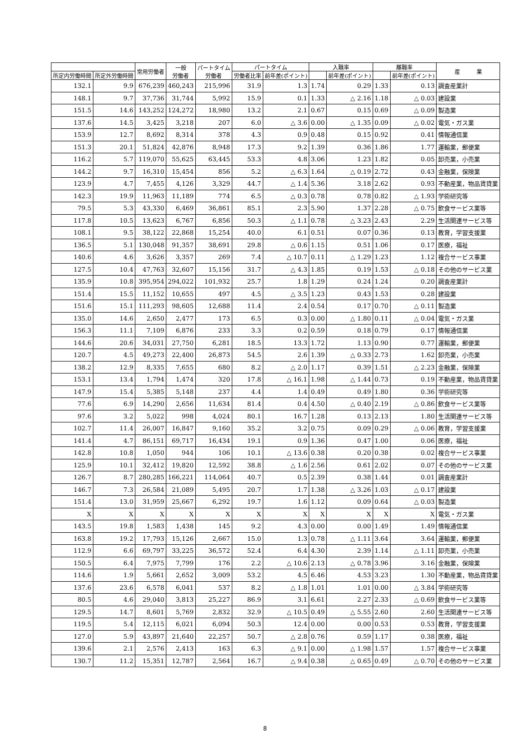| | | 常用労働者 | 一般 労働者 | パートタイム 労働者 | パートタイム | | 入職率 | | 離職率 | | 産 業 |
| --- | --- | --- | --- | --- | --- | --- | --- | --- | --- | --- | --- |
| 所定内労働時間 | 所定外労働時間 | | | | 労働者比率 | 前年差(ポイント) | | 前年差(ポイント) | | 前年差(ポイント) | |
| 132.1 | 9.9 | 676,239 | 460,243 | 215,996 | 31.9 | 1.3 | 1.74 | 0.29 | 1.33 | 0.13 | 調査産業計 |
| 148.1 | 9.7 | 37,736 | 31,744 | 5,992 | 15.9 | 0.1 | 1.33 | △ 2.16 | 1.18 | △ 0.03 | 建設業 |
| 151.5 | 14.6 | 143,252 | 124,272 | 18,980 | 13.2 | 2.1 | 0.67 | 0.15 | 0.69 | △ 0.09 | 製造業 |
| 137.6 | 14.5 | 3,425 | 3,218 | 207 | 6.0 | △ 3.6 | 0.00 | △ 1.35 | 0.09 | △ 0.02 | 電気・ガス業 |
| 153.9 | 12.7 | 8,692 | 8,314 | 378 | 4.3 | 0.9 | 0.48 | 0.15 | 0.92 | 0.41 | 情報通信業 |
| 151.3 | 20.1 | 51,824 | 42,876 | 8,948 | 17.3 | 9.2 | 1.39 | 0.36 | 1.86 | 1.77 | 運輸業，郵便業 |
| 116.2 | 5.7 | 119,070 | 55,625 | 63,445 | 53.3 | 4.8 | 3.06 | 1.23 | 1.82 | 0.05 | 卸売業，小売業 |
| 144.2 | 9.7 | 16,310 | 15,454 | 856 | 5.2 | △ 6.3 | 1.64 | △ 0.19 | 2.72 | 0.43 | 金融業，保険業 |
| 123.9 | 4.7 | 7,455 | 4,126 | 3,329 | 44.7 | △ 1.4 | 5.36 | 3.18 | 2.62 | 0.93 | 不動産業，物品賃貸業 |
| 142.3 | 19.9 | 11,963 | 11,189 | 774 | 6.5 | △ 0.3 | 0.78 | 0.78 | 0.82 | △ 1.93 | 学術研究等 |
| 79.5 | 5.3 | 43,330 | 6,469 | 36,861 | 85.1 | 2.3 | 5.90 | 1.37 | 2.28 | △ 0.75 | 飲食サービス業等 |
| 117.8 | 10.5 | 13,623 | 6,767 | 6,856 | 50.3 | △ 1.1 | 0.78 | △ 3.23 | 2.43 | 2.29 | 生活関連サービス等 |
| 108.1 | 9.5 | 38,122 | 22,868 | 15,254 | 40.0 | 6.1 | 0.51 | 0.07 | 0.36 | 0.13 | 教育，学習支援業 |
| 136.5 | 5.1 | 130,048 | 91,357 | 38,691 | 29.8 | △ 0.6 | 1.15 | 0.51 | 1.06 | 0.17 | 医療，福祉 |
| 140.6 | 4.6 | 3,626 | 3,357 | 269 | 7.4 | △ 10.7 | 0.11 | △ 1.29 | 1.23 | 1.12 | 複合サービス事業 |
| 127.5 | 10.4 | 47,763 | 32,607 | 15,156 | 31.7 | △ 4.3 | 1.85 | 0.19 | 1.53 | △ 0.18 | その他のサービス業 |
| 135.9 | 10.8 | 395,954 | 294,022 | 101,932 | 25.7 | 1.8 | 1.29 | 0.24 | 1.24 | 0.20 | 調査産業計 |
| 151.4 | 15.5 | 11,152 | 10,655 | 497 | 4.5 | △ 3.5 | 1.23 | 0.43 | 1.53 | 0.28 | 建設業 |
| 151.6 | 15.1 | 111,293 | 98,605 | 12,688 | 11.4 | 2.4 | 0.54 | 0.17 | 0.70 | △ 0.11 | 製造業 |
| 135.0 | 14.6 | 2,650 | 2,477 | 173 | 6.5 | 0.3 | 0.00 | △ 1.80 | 0.11 | △ 0.04 | 電気・ガス業 |
| 156.3 | 11.1 | 7,109 | 6,876 | 233 | 3.3 | 0.2 | 0.59 | 0.18 | 0.79 | 0.17 | 情報通信業 |
| 144.6 | 20.6 | 34,031 | 27,750 | 6,281 | 18.5 | 13.3 | 1.72 | 1.13 | 0.90 | 0.77 | 運輸業，郵便業 |
| 120.7 | 4.5 | 49,273 | 22,400 | 26,873 | 54.5 | 2.6 | 1.39 | △ 0.33 | 2.73 | 1.62 | 卸売業，小売業 |
| 138.2 | 12.9 | 8,335 | 7,655 | 680 | 8.2 | △ 2.0 | 1.17 | 0.39 | 1.51 | △ 2.23 | 金融業，保険業 |
| 153.1 | 13.4 | 1,794 | 1,474 | 320 | 17.8 | △ 16.1 | 1.98 | △ 1.44 | 0.73 | 0.19 | 不動産業，物品賃貸業 |
| 147.9 | 15.4 | 5,385 | 5,148 | 237 | 4.4 | 1.4 | 0.49 | 0.49 | 1.80 | 0.36 | 学術研究等 |
| 77.6 | 6.9 | 14,290 | 2,656 | 11,634 | 81.4 | 0.4 | 4.50 | △ 0.40 | 2.19 | △ 0.86 | 飲食サービス業等 |
| 97.6 | 3.2 | 5,022 | 998 | 4,024 | 80.1 | 16.7 | 1.28 | 0.13 | 2.13 | 1.80 | 生活関連サービス等 |
| 102.7 | 11.4 | 26,007 | 16,847 | 9,160 | 35.2 | 3.2 | 0.75 | 0.09 | 0.29 | △ 0.06 | 教育，学習支援業 |
| 141.4 | 4.7 | 86,151 | 69,717 | 16,434 | 19.1 | 0.9 | 1.36 | 0.47 | 1.00 | 0.06 | 医療，福祉 |
| 142.8 | 10.8 | 1,050 | 944 | 106 | 10.1 | △ 13.6 | 0.38 | 0.20 | 0.38 | 0.02 | 複合サービス事業 |
| 125.9 | 10.1 | 32,412 | 19,820 | 12,592 | 38.8 | △ 1.6 | 2.56 | 0.61 | 2.02 | 0.07 | その他のサービス業 |
| 126.7 | 8.7 | 280,285 | 166,221 | 114,064 | 40.7 | 0.5 | 2.39 | 0.38 | 1.44 | 0.01 | 調査産業計 |
| 146.7 | 7.3 | 26,584 | 21,089 | 5,495 | 20.7 | 1.7 | 1.38 | △ 3.26 | 1.03 | △ 0.17 | 建設業 |
| 151.4 | 13.0 | 31,959 | 25,667 | 6,292 | 19.7 | 1.6 | 1.12 | 0.09 | 0.64 | △ 0.03 | 製造業 |
| X | X | X | X | X | X | X | X | X | X | X | 電気・ガス業 |
| 143.5 | 19.8 | 1,583 | 1,438 | 145 | 9.2 | 4.3 | 0.00 | 0.00 | 1.49 | 1.49 | 情報通信業 |
| 163.8 | 19.2 | 17,793 | 15,126 | 2,667 | 15.0 | 1.3 | 0.78 | △ 1.11 | 3.64 | 3.64 | 運輸業，郵便業 |
| 112.9 | 6.6 | 69,797 | 33,225 | 36,572 | 52.4 | 6.4 | 4.30 | 2.39 | 1.14 | △ 1.11 | 卸売業，小売業 |
| 150.5 | 6.4 | 7,975 | 7,799 | 176 | 2.2 | △ 10.6 | 2.13 | △ 0.78 | 3.96 | 3.16 | 金融業，保険業 |
| 114.6 | 1.9 | 5,661 | 2,652 | 3,009 | 53.2 | 4.5 | 6.46 | 4.53 | 3.23 | 1.30 | 不動産業，物品賃貸業 |
| 137.6 | 23.6 | 6,578 | 6,041 | 537 | 8.2 | △ 1.8 | 1.01 | 1.01 | 0.00 | △ 3.84 | 学術研究等 |
| 80.5 | 4.6 | 29,040 | 3,813 | 25,227 | 86.9 | 3.1 | 6.61 | 2.27 | 2.33 | △ 0.69 | 飲食サービス業等 |
| 129.5 | 14.7 | 8,601 | 5,769 | 2,832 | 32.9 | △ 10.5 | 0.49 | △ 5.55 | 2.60 | 2.60 | 生活関連サービス等 |
| 119.5 | 5.4 | 12,115 | 6,021 | 6,094 | 50.3 | 12.4 | 0.00 | 0.00 | 0.53 | 0.53 | 教育，学習支援業 |
| 127.0 | 5.9 | 43,897 | 21,640 | 22,257 | 50.7 | △ 2.8 | 0.76 | 0.59 | 1.17 | 0.38 | 医療，福祉 |
| 139.6 | 2.1 | 2,576 | 2,413 | 163 | 6.3 | △ 9.1 | 0.00 | △ 1.98 | 1.57 | 1.57 | 複合サービス事業 |
| 130.7 | 11.2 | 15,351 | 12,787 | 2,564 | 16.7 | △ 9.4 | 0.38 | △ 0.65 | 0.49 | △ 0.70 | その他のサービス業 |
8